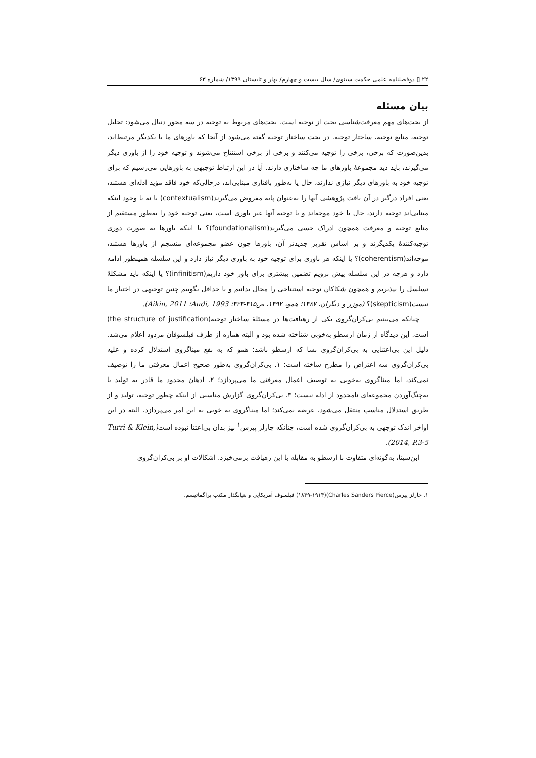۲۲ ▯ دوفصلنامه علمی حکمت سینوی/ سال بیست و چهارم/ بهار و تابستان ۱۳۹۹/ شماره ۶۳
بیان مسئله
از بحث‌های مهم معرفت‌شناسی بحث از توجیه است. بحث‌های مربوط به توجیه در سه محور دنبال می‌شود: تحلیل توجیه، منابع توجیه، ساختار توجیه. در بحث ساختار توجیه گفته می‌شود از آنجا که باورهای ما با یکدیگر مرتبط‌اند، بدین‌صورت که برخی، برخی را توجیه می‌کنند و برخی از برخی استنتاج می‌شوند و توجیه خود را از باوری دیگر می‌گیرند، باید دید مجموعهٔ باورهای ما چه ساختاری دارند. آیا در این ارتباط توجیهی به باورهایی می‌رسیم که برای توجیه خود به باورهای دیگر نیازی ندارند، حال یا به‌طور بافتاری مبنایی‌اند، درحالی‌که خود فاقد مؤید ادله‌ای هستند، یعنی افراد درگیر در آن بافت پژوهشی آنها را به‌عنوان پایه مفروض می‌گیرند(contextualism) یا نه با وجود اینکه مبنایی‌اند توجیه دارند، حال یا خود موجه‌اند و یا توجیه آنها غیر باوری است، یعنی توجیه خود را به‌طور مستقیم از منابع توجیه و معرفت همچون ادراک حسی می‌گیرند(foundationalism)؟ یا اینکه باورها به صورت دوری توجیه‌کنندهٔ یکدیگرند و بر اساس تقریر جدیدتر آن، باورها چون عضو مجموعه‌ای منسجم از باورها هستند، موجه‌اند(coherentism)؟ یا اینکه هر باوری برای توجیه خود به باوری دیگر نیاز دارد و این سلسله همینطور ادامه دارد و هرچه در این سلسله پیش برویم تضمین بیشتری برای باور خود داریم(infinitism)؟ یا اینکه باید مشکلهٔ تسلسل را بپذیریم و همچون شکاکان توجیه استنتاجی را محال بدانیم و یا حداقل بگوییم چنین توجیهی در اختیار ما نیست(skepticism)؟ (موزر و دیگران، ۱۳۸۷؛ همو، ۱۳۹۲، ص۳۱۵-۳۲۳؛ Audi, 1993؛ Aikin, 2011).
چنانکه می‌بینیم بی‌کران‌گروی یکی از رهیافت‌ها در مسئلهٔ ساختار توجیه(the structure of justification) است. این دیدگاه از زمان ارسطو به‌خوبی شناخته شده بود و البته هماره از طرف فیلسوفان مردود اعلام می‌شد. دلیل این بی‌اعتنایی به بی‌کران‌گروی بسا که ارسطو باشد؛ همو که به نفع مبناگروی استدلال کرده و علیه بی‌کران‌گروی سه اعتراض را مطرح ساخته است: ۱. بی‌کران‌گروی به‌طور صحیح اعمال معرفتی ما را توصیف نمی‌کند، اما مبناگروی به‌خوبی به توصیف اعمال معرفتی ما می‌پردازد؛ ۲. اذهان محدود ما قادر به تولید یا به‌چنگ‌آوردن مجموعه‌ای نامحدود از ادله نیست؛ ۳. بی‌کران‌گروی گزارش مناسبی از اینکه چطور توجیه، تولید و از طریق استدلال مناسب منتقل می‌شود، عرضه نمی‌کند؛ اما مبناگروی به خوبی به این امر می‌پردازد. البته در این اواخر اندک توجهی به بی‌کران‌گروی شده است، چنانکه چارلز پیرس<sup>۱</sup> نیز بدان بی‌اعتنا نبوده است(Turri & Klein, 2014, P.3-5).
ابن‌سینا، به‌گونه‌ای متفاوت با ارسطو به مقابله با این رهیافت برمی‌خیزد. اشکالات او بر بی‌کران‌گروی
۱. چارلز پیرس(Charles Sanders Pierce)(۱۸۳۹-۱۹۱۴) فیلسوف آمریکایی و بنیانگذار مکتب پراگماتیسم.